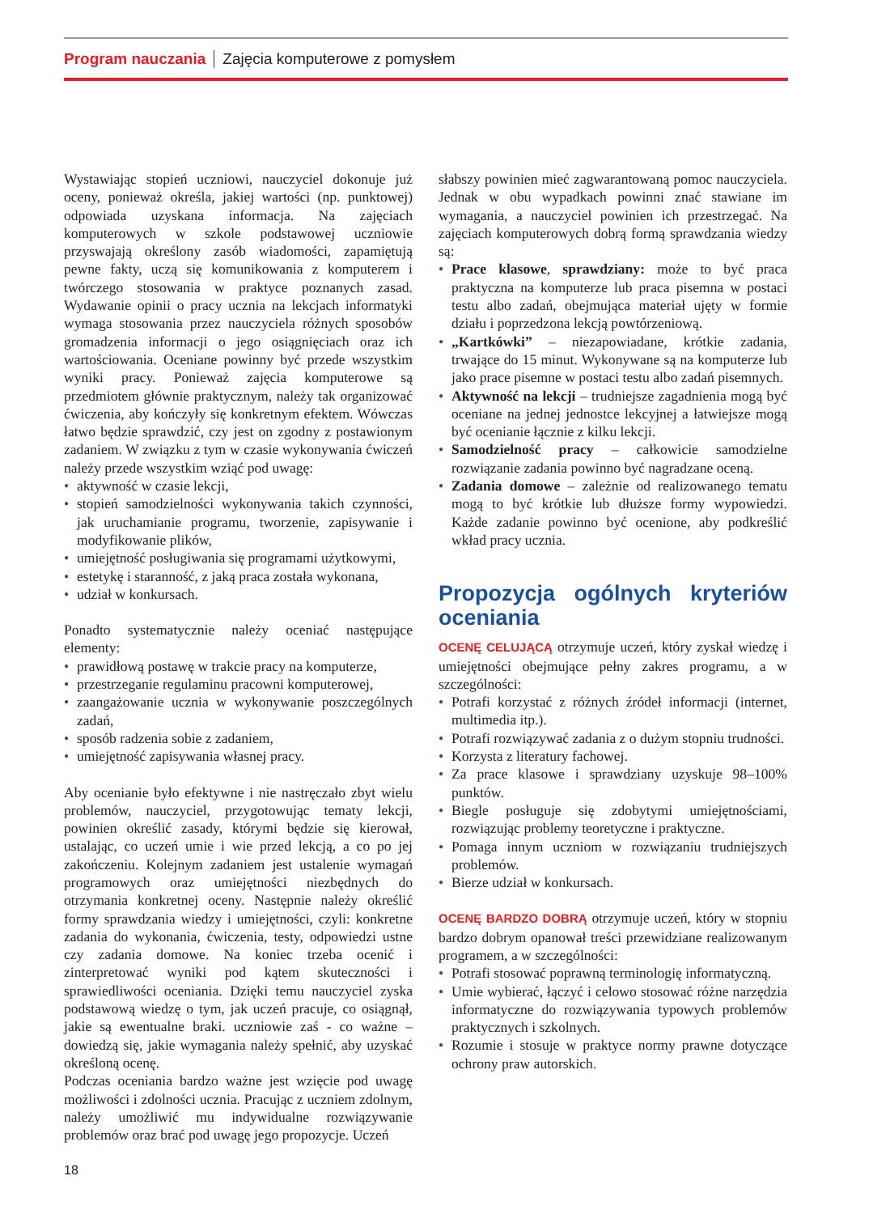Program nauczania Zajęcia komputerowe z pomysłem
Wystawiając stopień uczniowi, nauczyciel dokonuje już oceny, ponieważ określa, jakiej wartości (np. punktowej) odpowiada uzyskana informacja. Na zajęciach komputerowych w szkole podstawowej uczniowie przyswajają określony zasób wiadomości, zapamiętują pewne fakty, uczą się komunikowania z komputerem i twórczego stosowania w praktyce poznanych zasad. Wydawanie opinii o pracy ucznia na lekcjach informatyki wymaga stosowania przez nauczyciela różnych sposobów gromadzenia informacji o jego osiągnięciach oraz ich wartościowania. Oceniane powinny być przede wszystkim wyniki pracy. Ponieważ zajęcia komputerowe są przedmiotem głównie praktycznym, należy tak organizować ćwiczenia, aby kończyły się konkretnym efektem. Wówczas łatwo będzie sprawdzić, czy jest on zgodny z postawionym zadaniem. W związku z tym w czasie wykonywania ćwiczeń należy przede wszystkim wziąć pod uwagę:
• aktywność w czasie lekcji,
• stopień samodzielności wykonywania takich czynności, jak uruchamianie programu, tworzenie, zapisywanie i modyfikowanie plików,
• umiejętność posługiwania się programami użytkowymi,
• estetykę i staranność, z jaką praca została wykonana,
• udział w konkursach.
Ponadto systematycznie należy oceniać następujące elementy:
• prawidłową postawę w trakcie pracy na komputerze,
• przestrzeganie regulaminu pracowni komputerowej,
• zaangażowanie ucznia w wykonywanie poszczególnych zadań,
• sposób radzenia sobie z zadaniem,
• umiejętność zapisywania własnej pracy.
Aby ocenianie było efektywne i nie nastręczało zbyt wielu problemów, nauczyciel, przygotowując tematy lekcji, powinien określić zasady, którymi będzie się kierował, ustalając, co uczeń umie i wie przed lekcją, a co po jej zakończeniu. Kolejnym zadaniem jest ustalenie wymagań programowych oraz umiejętności niezbędnych do otrzymania konkretnej oceny. Następnie należy określić formy sprawdzania wiedzy i umiejętności, czyli: konkretne zadania do wykonania, ćwiczenia, testy, odpowiedzi ustne czy zadania domowe. Na koniec trzeba ocenić i zinterpretować wyniki pod kątem skuteczności i sprawiedliwości oceniania. Dzięki temu nauczyciel zyska podstawową wiedzę o tym, jak uczeń pracuje, co osiągnął, jakie są ewentualne braki. uczniowie zaś - co ważne – dowiedzą się, jakie wymagania należy spełnić, aby uzyskać określoną ocenę.
Podczas oceniania bardzo ważne jest wzięcie pod uwagę możliwości i zdolności ucznia. Pracując z uczniem zdolnym, należy umożliwić mu indywidualne rozwiązywanie problemów oraz brać pod uwagę jego propozycje. Uczeń
słabszy powinien mieć zagwarantowaną pomoc nauczyciela. Jednak w obu wypadkach powinni znać stawiane im wymagania, a nauczyciel powinien ich przestrzegać. Na zajęciach komputerowych dobrą formą sprawdzania wiedzy są:
• Prace klasowe, sprawdziany: może to być praca praktyczna na komputerze lub praca pisemna w postaci testu albo zadań, obejmująca materiał ujęty w formie działu i poprzedzona lekcją powtórzeniową.
• „Kartkówki” – niezapowiadane, krótkie zadania, trwające do 15 minut. Wykonywane są na komputerze lub jako prace pisemne w postaci testu albo zadań pisemnych.
• Aktywność na lekcji – trudniejsze zagadnienia mogą być oceniane na jednej jednostce lekcyjnej a łatwiejsze mogą być ocenianie łącznie z kilku lekcji.
• Samodzielność pracy – całkowicie samodzielne rozwiązanie zadania powinno być nagradzane oceną.
• Zadania domowe – zależnie od realizowanego tematu mogą to być krótkie lub dłuższe formy wypowiedzi. Każde zadanie powinno być ocenione, aby podkreślić wkład pracy ucznia.
Propozycja ogólnych kryteriów oceniania
OCENĘ CELUJĄCĄ otrzymuje uczeń, który zyskał wiedzę i umiejętności obejmujące pełny zakres programu, a w szczególności:
• Potrafi korzystać z różnych źródeł informacji (internet, multimedia itp.).
• Potrafi rozwiązywać zadania z o dużym stopniu trudności.
• Korzysta z literatury fachowej.
• Za prace klasowe i sprawdziany uzyskuje 98–100% punktów.
• Biegle posługuje się zdobytymi umiejętnościami, rozwiązując problemy teoretyczne i praktyczne.
• Pomaga innym uczniom w rozwiązaniu trudniejszych problemów.
• Bierze udział w konkursach.
OCENĘ BARDZO DOBRĄ otrzymuje uczeń, który w stopniu bardzo dobrym opanował treści przewidziane realizowanym programem, a w szczególności:
• Potrafi stosować poprawną terminologię informatyczną.
• Umie wybierać, łączyć i celowo stosować różne narzędzia informatyczne do rozwiązywania typowych problemów praktycznych i szkolnych.
• Rozumie i stosuje w praktyce normy prawne dotyczące ochrony praw autorskich.
18